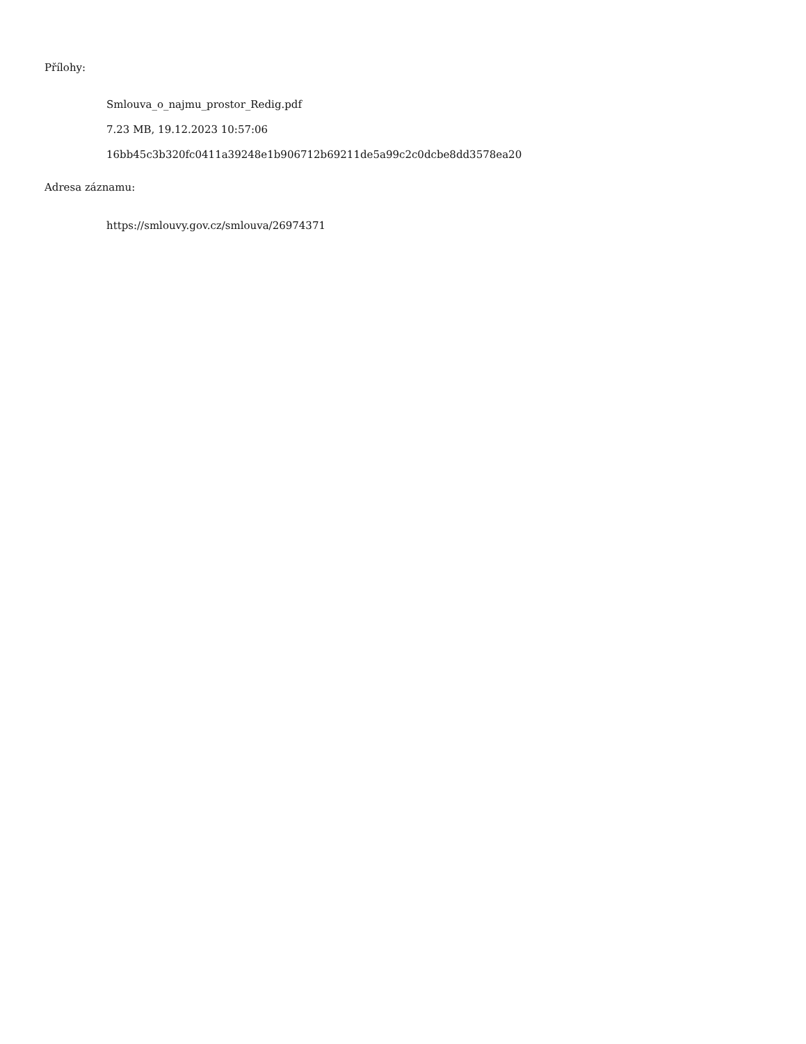Přílohy:
Smlouva_o_najmu_prostor_Redig.pdf
7.23 MB, 19.12.2023 10:57:06
16bb45c3b320fc0411a39248e1b906712b69211de5a99c2c0dcbe8dd3578ea20
Adresa záznamu:
https://smlouvy.gov.cz/smlouva/26974371